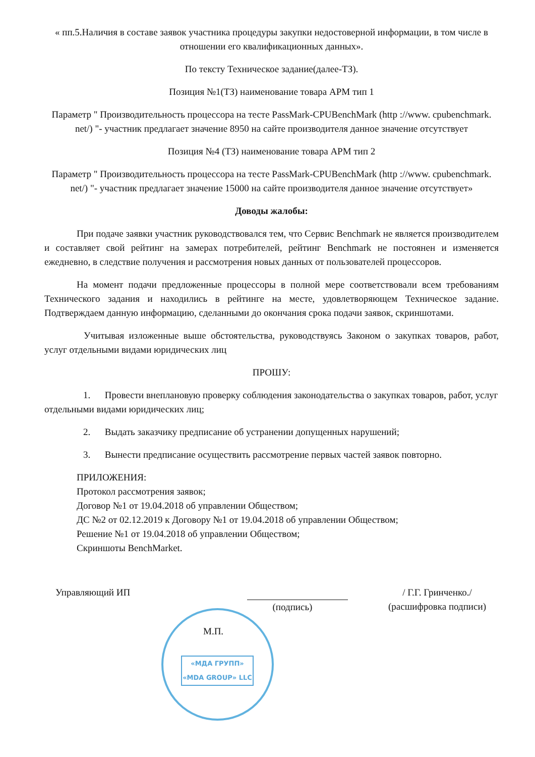« пп.5.Наличия в составе заявок участника процедуры закупки недостоверной информации, в том числе в отношении его квалификационных данных».
По тексту Техническое задание(далее-ТЗ).
Позиция №1(ТЗ) наименование товара АРМ тип 1
Параметр " Производительность процессора на тесте PassMark-CPUBenchMark (http ://www. cpubenchmark. net/) "- участник предлагает значение 8950 на сайте производителя данное значение отсутствует
Позиция №4 (ТЗ) наименование товара АРМ тип 2
Параметр " Производительность процессора на тесте PassMark-CPUBenchMark (http ://www. cpubenchmark. net/) "- участник предлагает значение 15000 на сайте производителя данное значение отсутствует»
Доводы жалобы:
При подаче заявки участник руководствовался тем, что Сервис Benchmark не является производителем и составляет свой рейтинг на замерах потребителей, рейтинг Benchmark не постоянен и изменяется ежедневно, в следствие получения и рассмотрения новых данных от пользователей процессоров.
На момент подачи предложенные процессоры в полной мере соответствовали всем требованиям Технического задания и находились в рейтинге на месте, удовлетворяющем Техническое задание. Подтверждаем данную информацию, сделанными до окончания срока подачи заявок, скриншотами.
Учитывая изложенные выше обстоятельства, руководствуясь Законом о закупках товаров, работ, услуг отдельными видами юридических лиц
ПРОШУ:
1. Провести внеплановую проверку соблюдения законодательства о закупках товаров, работ, услуг отдельными видами юридических лиц;
2. Выдать заказчику предписание об устранении допущенных нарушений;
3. Вынести предписание осуществить рассмотрение первых частей заявок повторно.
ПРИЛОЖЕНИЯ:
Протокол рассмотрения заявок;
Договор №1 от 19.04.2018 об управлении Обществом;
ДС №2 от 02.12.2019 к Договору №1 от 19.04.2018 об управлении Обществом;
Решение №1 от 19.04.2018 об управлении Обществом;
Скриншоты BenchMarket.
Управляющий ИП (подпись) / Г.Г. Гринченко./
(расшифровка подписи)
М.П.
«МДА ГРУПП»
«MDA GROUP» LLC